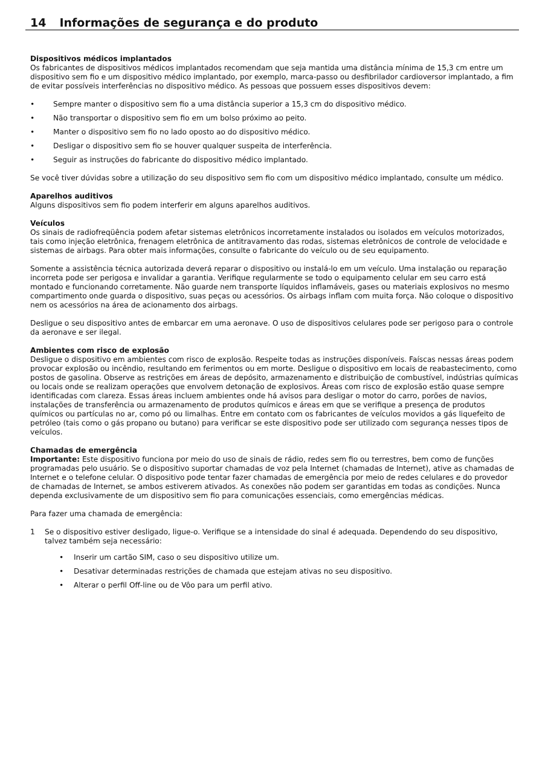14 Informações de segurança e do produto
Dispositivos médicos implantados
Os fabricantes de dispositivos médicos implantados recomendam que seja mantida uma distância mínima de 15,3 cm entre um dispositivo sem fio e um dispositivo médico implantado, por exemplo, marca-passo ou desfibrilador cardioversor implantado, a fim de evitar possíveis interferências no dispositivo médico. As pessoas que possuem esses dispositivos devem:
• Sempre manter o dispositivo sem fio a uma distância superior a 15,3 cm do dispositivo médico.
• Não transportar o dispositivo sem fio em um bolso próximo ao peito.
• Manter o dispositivo sem fio no lado oposto ao do dispositivo médico.
• Desligar o dispositivo sem fio se houver qualquer suspeita de interferência.
• Seguir as instruções do fabricante do dispositivo médico implantado.
Se você tiver dúvidas sobre a utilização do seu dispositivo sem fio com um dispositivo médico implantado, consulte um médico.
Aparelhos auditivos
Alguns dispositivos sem fio podem interferir em alguns aparelhos auditivos.
Veículos
Os sinais de radiofreqüência podem afetar sistemas eletrônicos incorretamente instalados ou isolados em veículos motorizados, tais como injeção eletrônica, frenagem eletrônica de antitravamento das rodas, sistemas eletrônicos de controle de velocidade e sistemas de airbags. Para obter mais informações, consulte o fabricante do veículo ou de seu equipamento.
Somente a assistência técnica autorizada deverá reparar o dispositivo ou instalá-lo em um veículo. Uma instalação ou reparação incorreta pode ser perigosa e invalidar a garantia. Verifique regularmente se todo o equipamento celular em seu carro está montado e funcionando corretamente. Não guarde nem transporte líquidos inflamáveis, gases ou materiais explosivos no mesmo compartimento onde guarda o dispositivo, suas peças ou acessórios. Os airbags inflam com muita força. Não coloque o dispositivo nem os acessórios na área de acionamento dos airbags.
Desligue o seu dispositivo antes de embarcar em uma aeronave. O uso de dispositivos celulares pode ser perigoso para o controle da aeronave e ser ilegal.
Ambientes com risco de explosão
Desligue o dispositivo em ambientes com risco de explosão. Respeite todas as instruções disponíveis. Faíscas nessas áreas podem provocar explosão ou incêndio, resultando em ferimentos ou em morte. Desligue o dispositivo em locais de reabastecimento, como postos de gasolina. Observe as restrições em áreas de depósito, armazenamento e distribuição de combustível, indústrias químicas ou locais onde se realizam operações que envolvem detonação de explosivos. Áreas com risco de explosão estão quase sempre identificadas com clareza. Essas áreas incluem ambientes onde há avisos para desligar o motor do carro, porões de navios, instalações de transferência ou armazenamento de produtos químicos e áreas em que se verifique a presença de produtos químicos ou partículas no ar, como pó ou limalhas. Entre em contato com os fabricantes de veículos movidos a gás liquefeito de petróleo (tais como o gás propano ou butano) para verificar se este dispositivo pode ser utilizado com segurança nesses tipos de veículos.
Chamadas de emergência
Importante: Este dispositivo funciona por meio do uso de sinais de rádio, redes sem fio ou terrestres, bem como de funções programadas pelo usuário. Se o dispositivo suportar chamadas de voz pela Internet (chamadas de Internet), ative as chamadas de Internet e o telefone celular. O dispositivo pode tentar fazer chamadas de emergência por meio de redes celulares e do provedor de chamadas de Internet, se ambos estiverem ativados. As conexões não podem ser garantidas em todas as condições. Nunca dependa exclusivamente de um dispositivo sem fio para comunicações essenciais, como emergências médicas.
Para fazer uma chamada de emergência:
1 Se o dispositivo estiver desligado, ligue-o. Verifique se a intensidade do sinal é adequada. Dependendo do seu dispositivo, talvez também seja necessário:
• Inserir um cartão SIM, caso o seu dispositivo utilize um.
• Desativar determinadas restrições de chamada que estejam ativas no seu dispositivo.
• Alterar o perfil Off-line ou de Vôo para um perfil ativo.